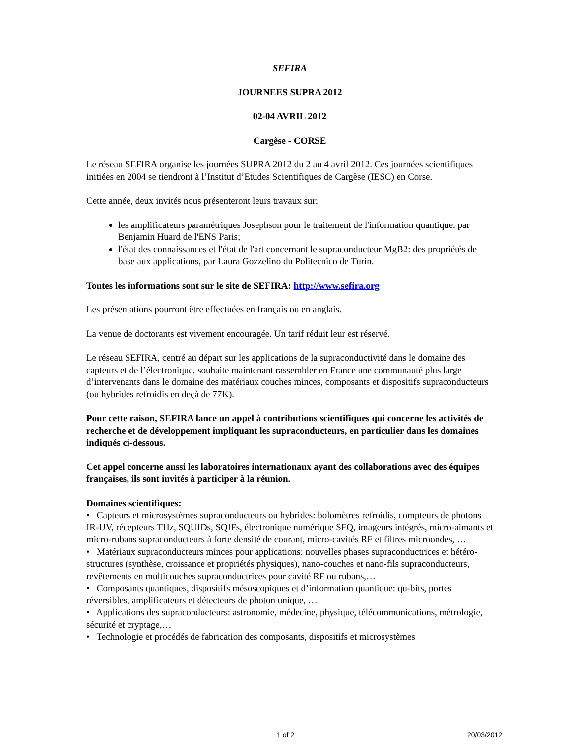SEFIRA
JOURNEES SUPRA 2012
02-04 AVRIL 2012
Cargèse - CORSE
Le réseau SEFIRA organise les journées SUPRA 2012 du 2 au 4 avril 2012. Ces journées scientifiques initiées en 2004 se tiendront à l’Institut d’Etudes Scientifiques de Cargèse (IESC) en Corse.
Cette année, deux invités nous présenteront leurs travaux sur:
les amplificateurs paramétriques Josephson pour le traitement de l'information quantique, par Benjamin Huard de l'ENS Paris;
l'état des connaissances et l'état de l'art concernant le supraconducteur MgB2: des propriétés de base aux applications, par Laura Gozzelino du Politecnico de Turin.
Toutes les informations sont sur le site de SEFIRA: http://www.sefira.org
Les présentations pourront être effectuées en français ou en anglais.
La venue de doctorants est vivement encouragée. Un tarif réduit leur est réservé.
Le réseau SEFIRA, centré au départ sur les applications de la supraconductivité dans le domaine des capteurs et de l’électronique, souhaite maintenant rassembler en France une communauté plus large d’intervenants dans le domaine des matériaux couches minces, composants et dispositifs supraconducteurs (ou hybrides refroidis en deçà de 77K).
Pour cette raison, SEFIRA lance un appel à contributions scientifiques qui concerne les activités de recherche et de développement impliquant les supraconducteurs, en particulier dans les domaines indiqués ci-dessous.
Cet appel concerne aussi les laboratoires internationaux ayant des collaborations avec des équipes françaises, ils sont invités à participer à la réunion.
Domaines scientifiques:
• Capteurs et microsystèmes supraconducteurs ou hybrides: bolomètres refroidis, compteurs de photons IR-UV, récepteurs THz, SQUIDs, SQIFs, électronique numérique SFQ, imageurs intégrés, micro-aimants et micro-rubans supraconducteurs à forte densité de courant, micro-cavités RF et filtres microondes, …
• Matériaux supraconducteurs minces pour applications: nouvelles phases supraconductrices et hétéro-structures (synthèse, croissance et propriétés physiques), nano-couches et nano-fils supraconducteurs, revêtements en multicouches supraconductrices pour cavité RF ou rubans,…
• Composants quantiques, dispositifs mésoscopiques et d’information quantique: qu-bits, portes réversibles, amplificateurs et détecteurs de photon unique, …
• Applications des supraconducteurs: astronomie, médecine, physique, télécommunications, métrologie, sécurité et cryptage,…
• Technologie et procédés de fabrication des composants, dispositifs et microsystèmes
1 of 2 20/03/2012